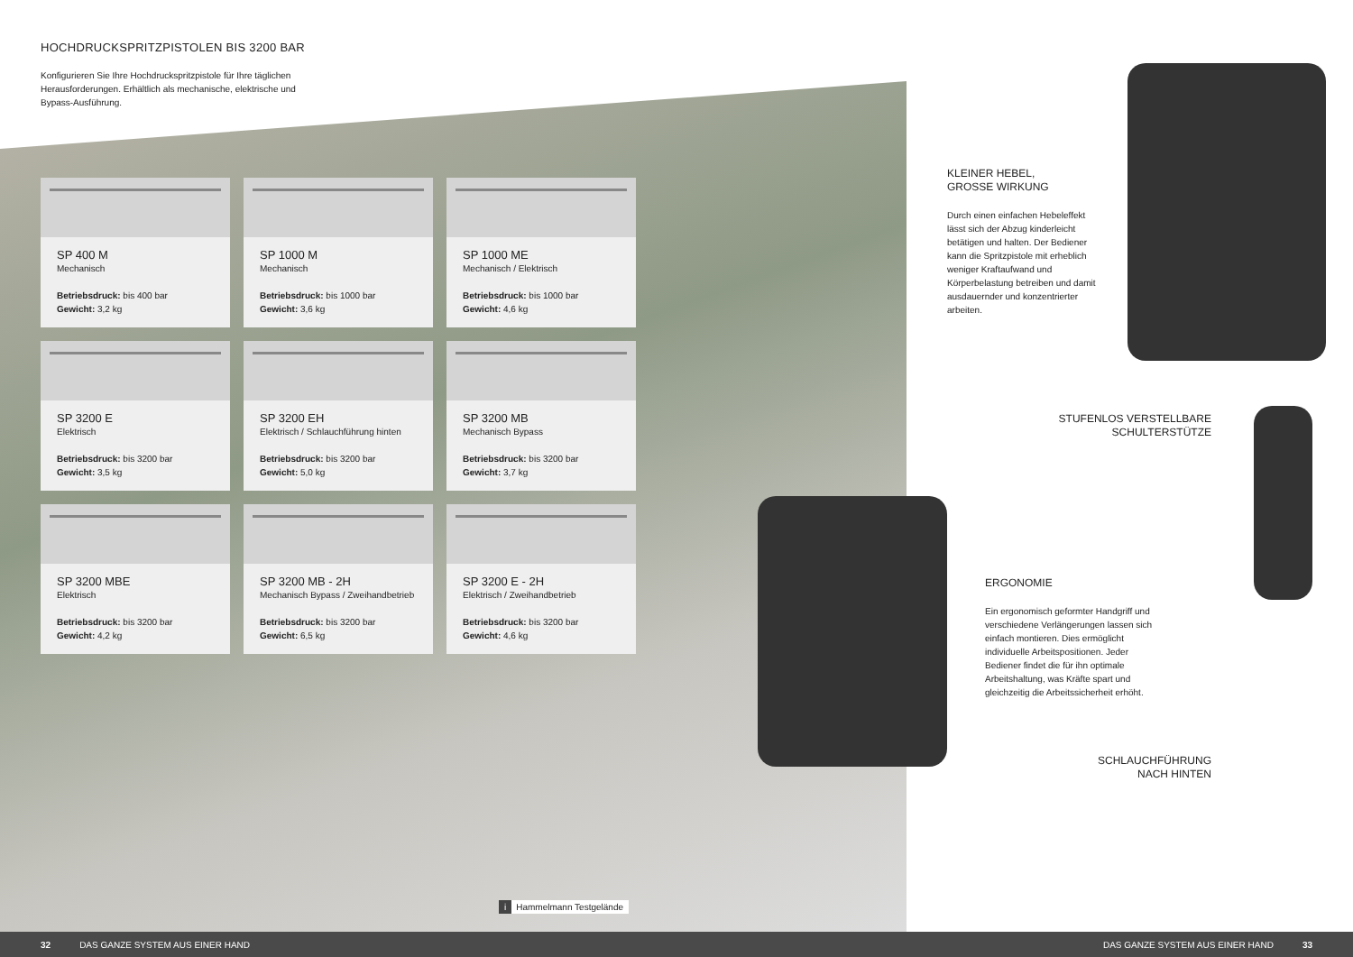HOCHDRUCKSPRITZPISTOLEN BIS 3200 BAR
Konfigurieren Sie Ihre Hochdruckspritzpistole für Ihre täglichen Herausforderungen. Erhältlich als mechanische, elektrische und Bypass-Ausführung.
SP 400 M
Mechanisch
Betriebsdruck: bis 400 bar
Gewicht: 3,2 kg
SP 1000 M
Mechanisch
Betriebsdruck: bis 1000 bar
Gewicht: 3,6 kg
SP 1000 ME
Mechanisch / Elektrisch
Betriebsdruck: bis 1000 bar
Gewicht: 4,6 kg
SP 3200 E
Elektrisch
Betriebsdruck: bis 3200 bar
Gewicht: 3,5 kg
SP 3200 EH
Elektrisch / Schlauchführung hinten
Betriebsdruck: bis 3200 bar
Gewicht: 5,0 kg
SP 3200 MB
Mechanisch Bypass
Betriebsdruck: bis 3200 bar
Gewicht: 3,7 kg
SP 3200 MBE
Elektrisch
Betriebsdruck: bis 3200 bar
Gewicht: 4,2 kg
SP 3200 MB - 2H
Mechanisch Bypass / Zweihandbetrieb
Betriebsdruck: bis 3200 bar
Gewicht: 6,5 kg
SP 3200 E - 2H
Elektrisch / Zweihandbetrieb
Betriebsdruck: bis 3200 bar
Gewicht: 4,6 kg
i Hammelmann Testgelände
KLEINER HEBEL,
GROSSE WIRKUNG
Durch einen einfachen Hebeleffekt lässt sich der Abzug kinderleicht betätigen und halten. Der Bediener kann die Spritzpistole mit erheblich weniger Kraftaufwand und Körperbelastung betreiben und damit ausdauernder und konzentrierter arbeiten.
STUFENLOS VERSTELLBARE
SCHULTERSTÜTZE
ERGONOMIE
Ein ergonomisch geformter Handgriff und verschiedene Verlängerungen lassen sich einfach montieren. Dies ermöglicht individuelle Arbeitspositionen. Jeder Bediener findet die für ihn optimale Arbeitshaltung, was Kräfte spart und gleichzeitig die Arbeitssicherheit erhöht.
SCHLAUCHFÜHRUNG
NACH HINTEN
32 DAS GANZE SYSTEM AUS EINER HAND DAS GANZE SYSTEM AUS EINER HAND 33